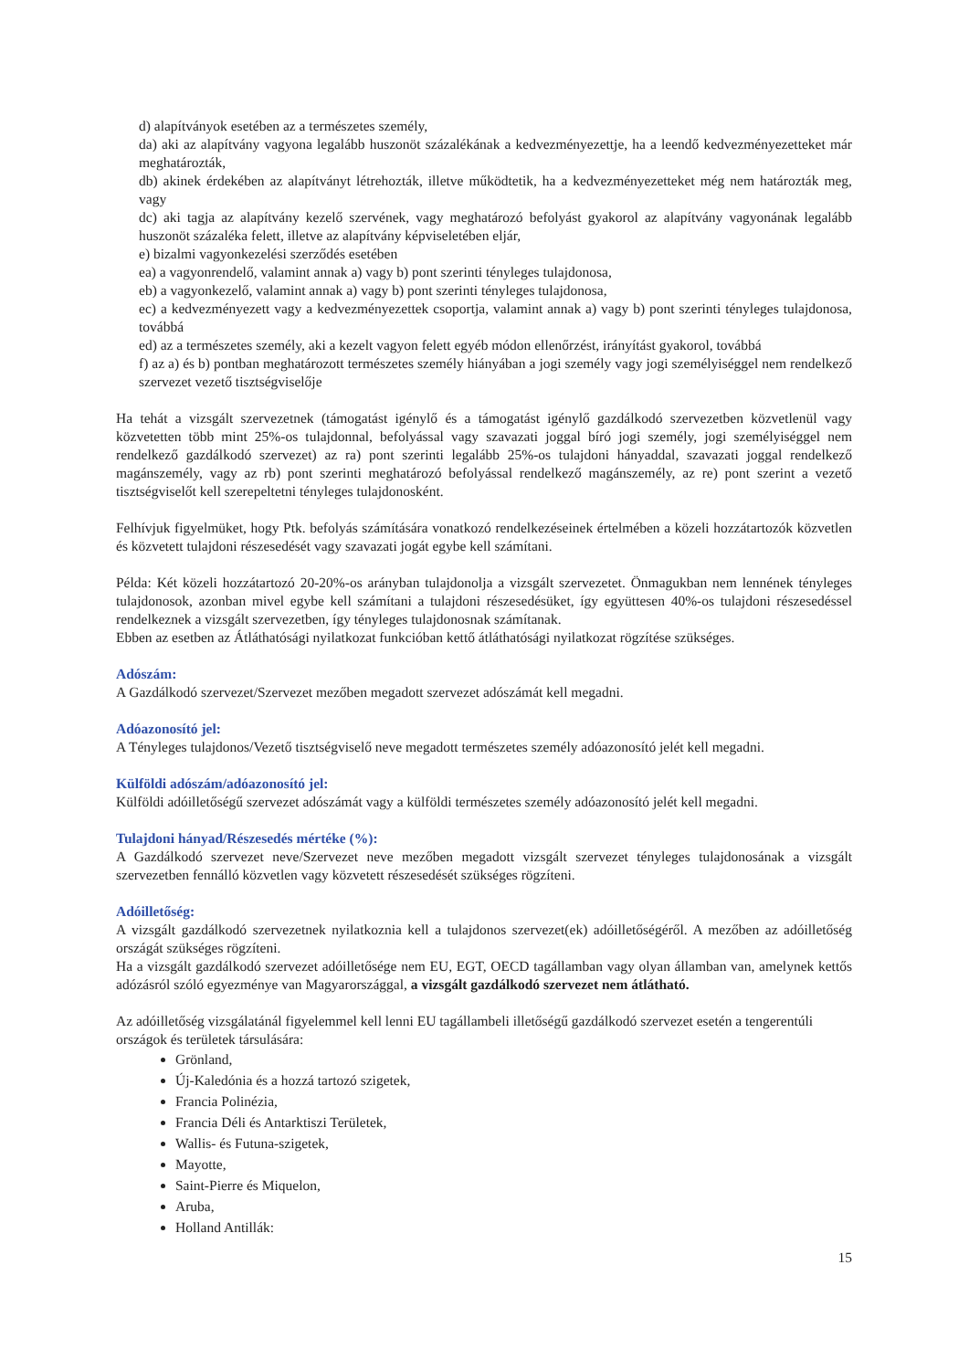d) alapítványok esetében az a természetes személy,
da) aki az alapítvány vagyona legalább huszonöt százalékának a kedvezményezettje, ha a leendő kedvezményezetteket már meghatározták,
db) akinek érdekében az alapítványt létrehozták, illetve működtetik, ha a kedvezményezetteket még nem határozták meg, vagy
dc) aki tagja az alapítvány kezelő szervének, vagy meghatározó befolyást gyakorol az alapítvány vagyonának legalább huszonöt százaléka felett, illetve az alapítvány képviseletében eljár,
e) bizalmi vagyonkezelési szerződés esetében
ea) a vagyonrendelő, valamint annak a) vagy b) pont szerinti tényleges tulajdonosa,
eb) a vagyonkezelő, valamint annak a) vagy b) pont szerinti tényleges tulajdonosa,
ec) a kedvezményezett vagy a kedvezményezettek csoportja, valamint annak a) vagy b) pont szerinti tényleges tulajdonosa, továbbá
ed) az a természetes személy, aki a kezelt vagyon felett egyéb módon ellenőrzést, irányítást gyakorol, továbbá
f) az a) és b) pontban meghatározott természetes személy hiányában a jogi személy vagy jogi személyiséggel nem rendelkező szervezet vezető tisztségviselője
Ha tehát a vizsgált szervezetnek (támogatást igénylő és a támogatást igénylő gazdálkodó szervezetben közvetlenül vagy közvetetten több mint 25%-os tulajdonnal, befolyással vagy szavazati joggal bíró jogi személy, jogi személyiséggel nem rendelkező gazdálkodó szervezet) az ra) pont szerinti legalább 25%-os tulajdoni hányaddal, szavazati joggal rendelkező magánszemély, vagy az rb) pont szerinti meghatározó befolyással rendelkező magánszemély, az re) pont szerint a vezető tisztségviselőt kell szerepeltetni tényleges tulajdonosként.
Felhívjuk figyelmüket, hogy Ptk. befolyás számítására vonatkozó rendelkezéseinek értelmében a közeli hozzátartozók közvetlen és közvetett tulajdoni részesedését vagy szavazati jogát egybe kell számítani.
Példa: Két közeli hozzátartozó 20-20%-os arányban tulajdonolja a vizsgált szervezetet. Önmagukban nem lennének tényleges tulajdonosok, azonban mivel egybe kell számítani a tulajdoni részesedésüket, így együttesen 40%-os tulajdoni részesedéssel rendelkeznek a vizsgált szervezetben, így tényleges tulajdonosnak számítanak.
Ebben az esetben az Átláthatósági nyilatkozat funkcióban kettő átláthatósági nyilatkozat rögzítése szükséges.
Adószám:
A Gazdálkodó szervezet/Szervezet mezőben megadott szervezet adószámát kell megadni.
Adóazonosító jel:
A Tényleges tulajdonos/Vezető tisztségviselő neve megadott természetes személy adóazonosító jelét kell megadni.
Külföldi adószám/adóazonosító jel:
Külföldi adóilletőségű szervezet adószámát vagy a külföldi természetes személy adóazonosító jelét kell megadni.
Tulajdoni hányad/Részesedés mértéke (%):
A Gazdálkodó szervezet neve/Szervezet neve mezőben megadott vizsgált szervezet tényleges tulajdonosának a vizsgált szervezetben fennálló közvetlen vagy közvetett részesedését szükséges rögzíteni.
Adóilletőség:
A vizsgált gazdálkodó szervezetnek nyilatkoznia kell a tulajdonos szervezet(ek) adóilletőségéről. A mezőben az adóilletőség országát szükséges rögzíteni.
Ha a vizsgált gazdálkodó szervezet adóilletősége nem EU, EGT, OECD tagállamban vagy olyan államban van, amelynek kettős adózásról szóló egyezménye van Magyarországgal, a vizsgált gazdálkodó szervezet nem átlátható.
Az adóilletőség vizsgálatánál figyelemmel kell lenni EU tagállambeli illetőségű gazdálkodó szervezet esetén a tengerentúli országok és területek társulására:
Grönland,
Új-Kaledónia és a hozzá tartozó szigetek,
Francia Polinézia,
Francia Déli és Antarktiszi Területek,
Wallis- és Futuna-szigetek,
Mayotte,
Saint-Pierre és Miquelon,
Aruba,
Holland Antillák:
15